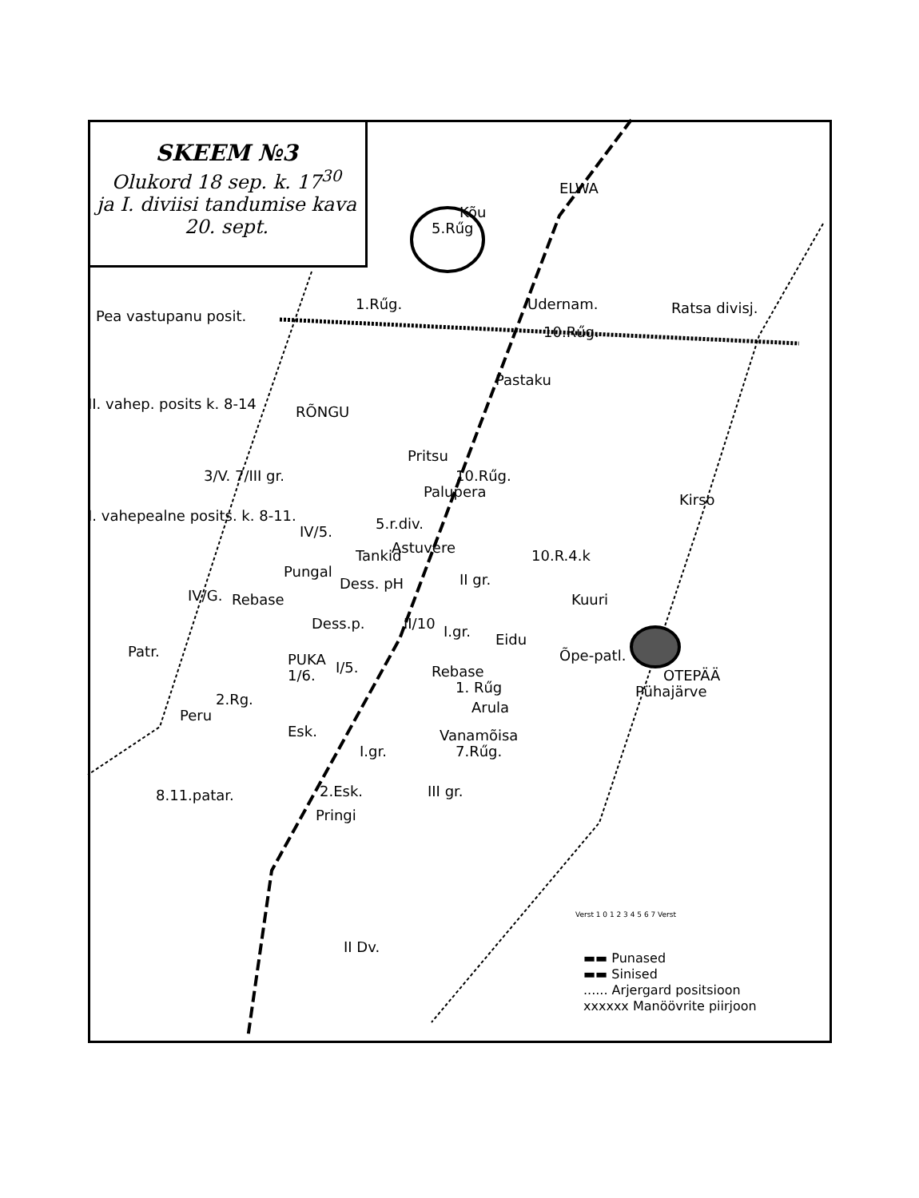SKEEM №3
Olukord 18 sep. k. 17<sup>30</sup>
ja I. diviisi tandumise kava
20. sept.
5.Rűg
Kõu
ELWA
1.Rűg. Udernam.
10.Rűg.
Ratsa divisj.
Pea vastupanu posit.
Pastaku
II. vahep. posits k. 8-14 RÕNGU
Pritsu
10.Rűg.
Palupera Kirso
3/V. 7/III gr.
I. vahepealne posits. k. 8-11.
IV/5. 5.r.div.
Astuvere
Tankid 10.R.4.k
Pungal
Dess. pH II gr.
IV/G. Rebase Kuuri
Dess.p. II/10 I.gr. Eidu
Patr. PUKA
1/6. I/5.
Õpe-patl.
Rebase
1. Rűg
OTEPÄÄ
Pühajärve
2.Rg.
Peru Arula
Esk. Vanamõisa
I.gr. 7.Rűg.
8.11.patar. 2.Esk. III gr.
Pringi
II Dv.
Verst 1 0 1 2 3 4 5 6 7 Verst
▬▬ Punased
▬▬ Sinised
...... Arjergard positsioon
xxxxxx Manöövrite piirjoon